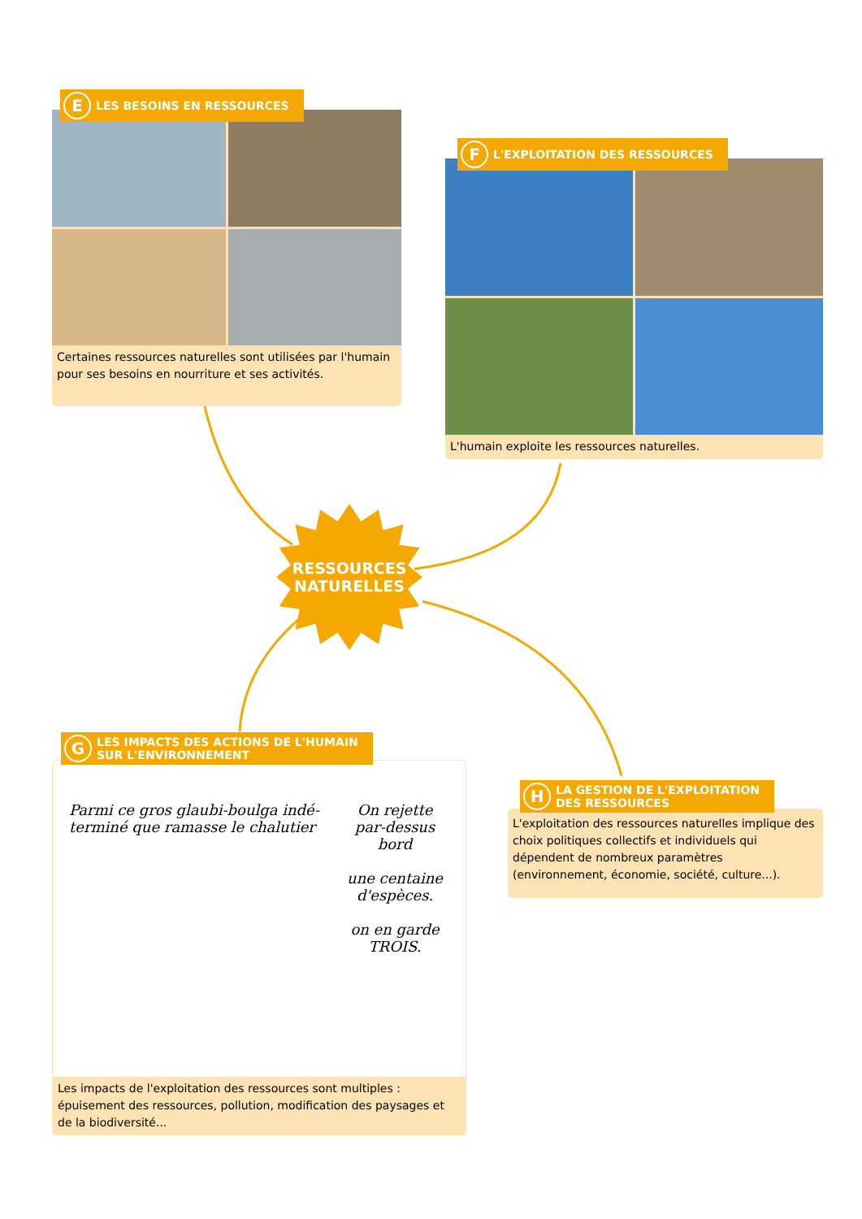E LES BESOINS EN RESSOURCES
Certaines ressources naturelles sont utilisées par l'humain pour ses besoins en nourriture et ses activités.
F L'EXPLOITATION DES RESSOURCES
L'humain exploite les ressources naturelles.
RESSOURCES
NATURELLES
G LES IMPACTS DES ACTIONS DE L'HUMAIN
SUR L'ENVIRONNEMENT
Parmi ce gros glaubi-boulga indé-terminé que ramasse le chalutier
On rejette par-dessus bord
une centaine d'espèces.
on en garde
TROIS.
Les impacts de l'exploitation des ressources sont multiples : épuisement des ressources, pollution, modification des paysages et de la biodiversité...
H LA GESTION DE L'EXPLOITATION
DES RESSOURCES
L'exploitation des ressources naturelles implique des choix politiques collectifs et individuels qui dépendent de nombreux paramètres (environnement, économie, société, culture...).